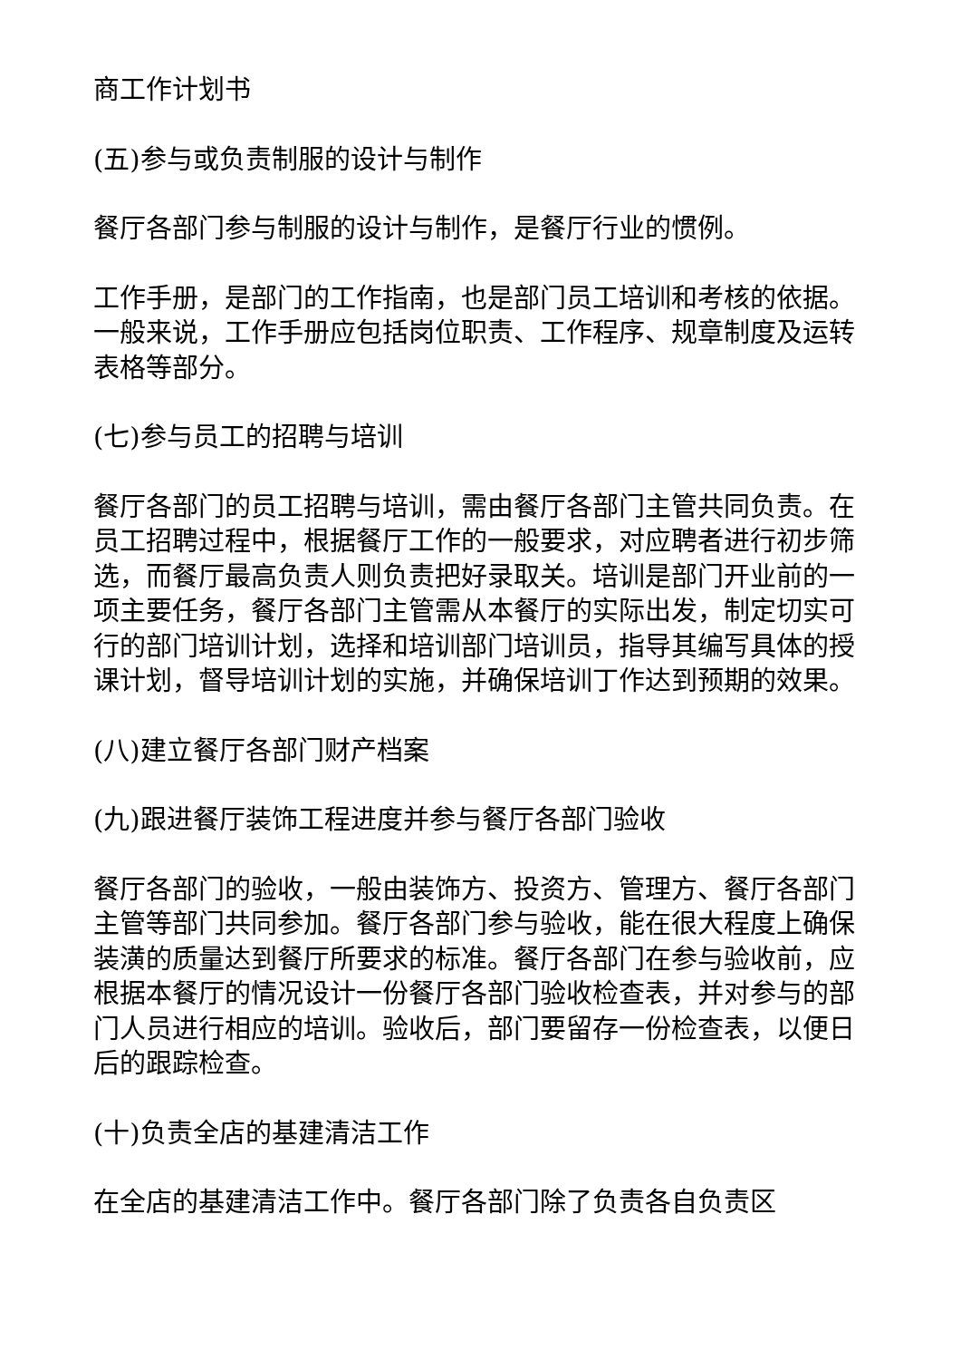商工作计划书
(五)参与或负责制服的设计与制作
餐厅各部门参与制服的设计与制作，是餐厅行业的惯例。
工作手册，是部门的工作指南，也是部门员工培训和考核的依据。一般来说，工作手册应包括岗位职责、工作程序、规章制度及运转表格等部分。
(七)参与员工的招聘与培训
餐厅各部门的员工招聘与培训，需由餐厅各部门主管共同负责。在员工招聘过程中，根据餐厅工作的一般要求，对应聘者进行初步筛选，而餐厅最高负责人则负责把好录取关。培训是部门开业前的一项主要任务，餐厅各部门主管需从本餐厅的实际出发，制定切实可行的部门培训计划，选择和培训部门培训员，指导其编写具体的授课计划，督导培训计划的实施，并确保培训丁作达到预期的效果。
(八)建立餐厅各部门财产档案
(九)跟进餐厅装饰工程进度并参与餐厅各部门验收
餐厅各部门的验收，一般由装饰方、投资方、管理方、餐厅各部门主管等部门共同参加。餐厅各部门参与验收，能在很大程度上确保装潢的质量达到餐厅所要求的标准。餐厅各部门在参与验收前，应根据本餐厅的情况设计一份餐厅各部门验收检查表，并对参与的部门人员进行相应的培训。验收后，部门要留存一份检查表，以便日后的跟踪检查。
(十)负责全店的基建清洁工作
在全店的基建清洁工作中。餐厅各部门除了负责各自负责区